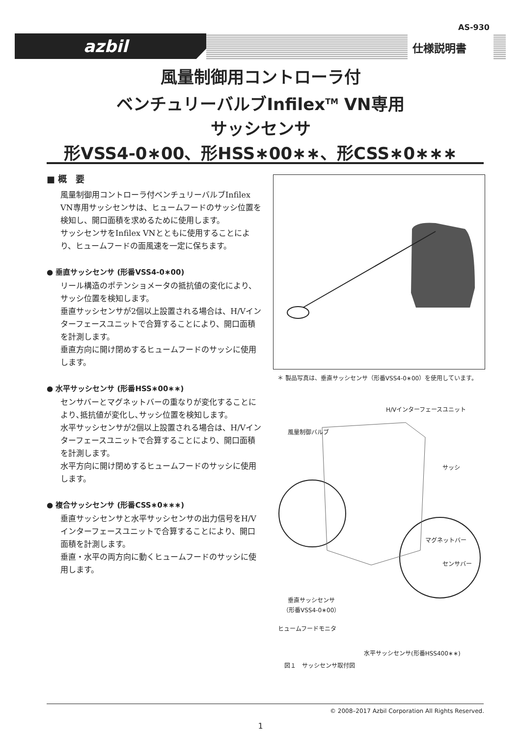AS-930
azbil 仕様説明書
風量制御用コントローラ付
ベンチュリーバルブInfilex<sup>TM</sup> VN専用
サッシセンサ
形VSS4-0∗00、形HSS∗00∗∗、形CSS∗0∗∗∗
■ 概　要
風量制御用コントローラ付ベンチュリーバルブInfilex VN専用サッシセンサは、ヒュームフードのサッシ位置を検知し、開口面積を求めるために使用します。
サッシセンサをInfilex VNとともに使用することにより、ヒュームフードの面風速を一定に保ちます。
● 垂直サッシセンサ (形番VSS4-0∗00)
リール構造のポテンショメータの抵抗値の変化により、サッシ位置を検知します。
垂直サッシセンサが2個以上設置される場合は、H/Vインターフェースユニットで合算することにより、開口面積を計測します。
垂直方向に開け閉めするヒュームフードのサッシに使用します。
● 水平サッシセンサ (形番HSS∗00∗∗)
センサバーとマグネットバーの重なりが変化することにより､抵抗値が変化し､サッシ位置を検知します。
水平サッシセンサが2個以上設置される場合は、H/Vインターフェースユニットで合算することにより、開口面積を計測します。
水平方向に開け閉めするヒュームフードのサッシに使用します。
● 複合サッシセンサ (形番CSS∗0∗∗∗)
垂直サッシセンサと水平サッシセンサの出力信号をH/Vインターフェースユニットで合算することにより、開口面積を計測します。
垂直・水平の両方向に動くヒュームフードのサッシに使用します。
＊ 製品写真は、垂直サッシセンサ（形番VSS4-0∗00）を使用しています。
H/Vインターフェースユニット
風量制御バルブ
サッシ
マグネットバー
センサバー
垂直サッシセンサ
（形番VSS4-0∗00）
ヒュームフードモニタ
水平サッシセンサ(形番HSS400∗∗)
図１　サッシセンサ取付図
© 2008–2017 Azbil Corporation All Rights Reserved.
1